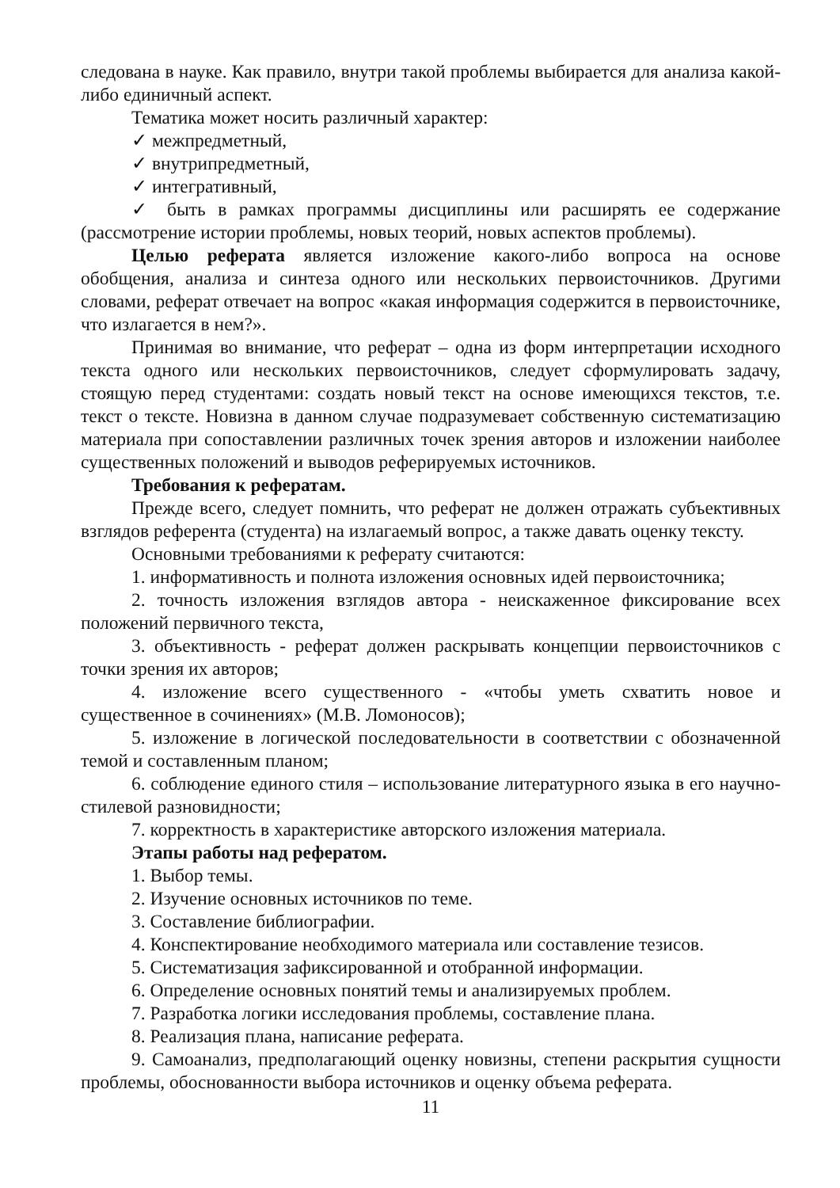следована в науке. Как правило, внутри такой проблемы выбирается для анализа какой-либо единичный аспект.
Тематика может носить различный характер:
✓ межпредметный,
✓ внутрипредметный,
✓ интегративный,
✓ быть в рамках программы дисциплины или расширять ее содержание (рассмотрение истории проблемы, новых теорий, новых аспектов проблемы).
Целью реферата является изложение какого-либо вопроса на основе обобщения, анализа и синтеза одного или нескольких первоисточников. Другими словами, реферат отвечает на вопрос «какая информация содержится в первоисточнике, что излагается в нем?».
Принимая во внимание, что реферат – одна из форм интерпретации исходного текста одного или нескольких первоисточников, следует сформулировать задачу, стоящую перед студентами: создать новый текст на основе имеющихся текстов, т.е. текст о тексте. Новизна в данном случае подразумевает собственную систематизацию материала при сопоставлении различных точек зрения авторов и изложении наиболее существенных положений и выводов реферируемых источников.
Требования к рефератам.
Прежде всего, следует помнить, что реферат не должен отражать субъективных взглядов референта (студента) на излагаемый вопрос, а также давать оценку тексту.
Основными требованиями к реферату считаются:
1. информативность и полнота изложения основных идей первоисточника;
2. точность изложения взглядов автора - неискаженное фиксирование всех положений первичного текста,
3. объективность - реферат должен раскрывать концепции первоисточников с точки зрения их авторов;
4. изложение всего существенного - «чтобы уметь схватить новое и существенное в сочинениях» (М.В. Ломоносов);
5. изложение в логической последовательности в соответствии с обозначенной темой и составленным планом;
6. соблюдение единого стиля – использование литературного языка в его научно-стилевой разновидности;
7. корректность в характеристике авторского изложения материала.
Этапы работы над рефератом.
1. Выбор темы.
2. Изучение основных источников по теме.
3. Составление библиографии.
4. Конспектирование необходимого материала или составление тезисов.
5. Систематизация зафиксированной и отобранной информации.
6. Определение основных понятий темы и анализируемых проблем.
7. Разработка логики исследования проблемы, составление плана.
8. Реализация плана, написание реферата.
9. Самоанализ, предполагающий оценку новизны, степени раскрытия сущности проблемы, обоснованности выбора источников и оценку объема реферата.
11